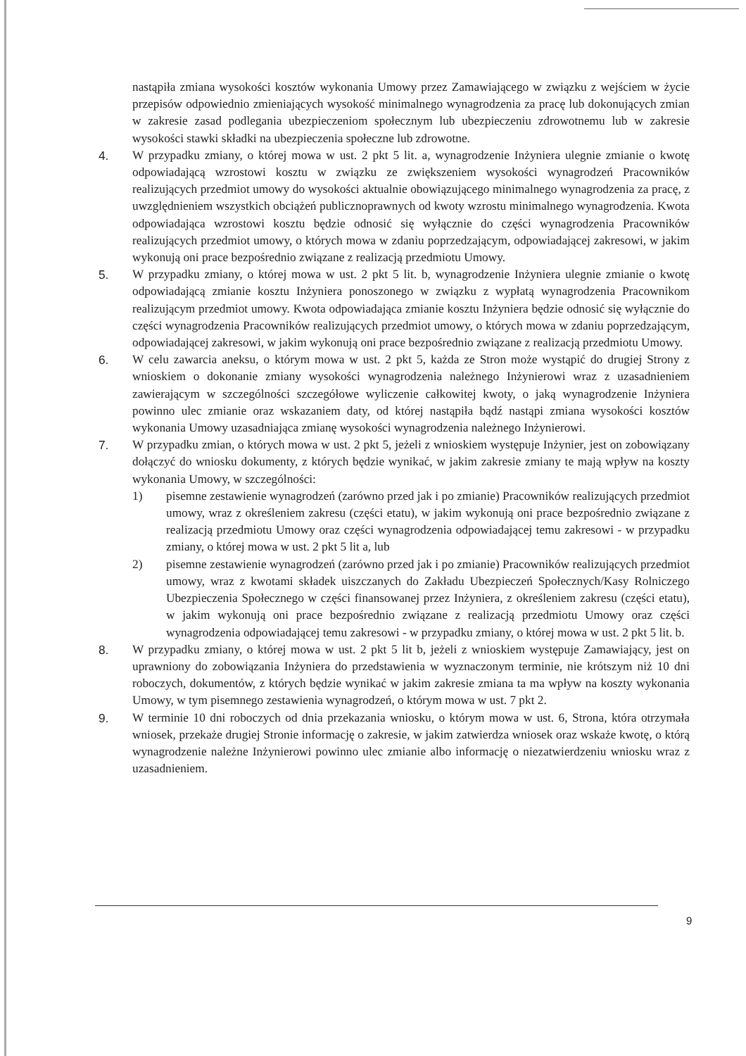nastąpiła zmiana wysokości kosztów wykonania Umowy przez Zamawiającego w związku z wejściem w życie przepisów odpowiednio zmieniających wysokość minimalnego wynagrodzenia za pracę lub dokonujących zmian w zakresie zasad podlegania ubezpieczeniom społecznym lub ubezpieczeniu zdrowotnemu lub w zakresie wysokości stawki składki na ubezpieczenia społeczne lub zdrowotne.
4. W przypadku zmiany, o której mowa w ust. 2 pkt 5 lit. a, wynagrodzenie Inżyniera ulegnie zmianie o kwotę odpowiadającą wzrostowi kosztu w związku ze zwiększeniem wysokości wynagrodzeń Pracowników realizujących przedmiot umowy do wysokości aktualnie obowiązującego minimalnego wynagrodzenia za pracę, z uwzględnieniem wszystkich obciążeń publicznoprawnych od kwoty wzrostu minimalnego wynagrodzenia. Kwota odpowiadająca wzrostowi kosztu będzie odnosić się wyłącznie do części wynagrodzenia Pracowników realizujących przedmiot umowy, o których mowa w zdaniu poprzedzającym, odpowiadającej zakresowi, w jakim wykonują oni prace bezpośrednio związane z realizacją przedmiotu Umowy.
5. W przypadku zmiany, o której mowa w ust. 2 pkt 5 lit. b, wynagrodzenie Inżyniera ulegnie zmianie o kwotę odpowiadającą zmianie kosztu Inżyniera ponoszonego w związku z wypłatą wynagrodzenia Pracownikom realizującym przedmiot umowy. Kwota odpowiadająca zmianie kosztu Inżyniera będzie odnosić się wyłącznie do części wynagrodzenia Pracowników realizujących przedmiot umowy, o których mowa w zdaniu poprzedzającym, odpowiadającej zakresowi, w jakim wykonują oni prace bezpośrednio związane z realizacją przedmiotu Umowy.
6. W celu zawarcia aneksu, o którym mowa w ust. 2 pkt 5, każda ze Stron może wystąpić do drugiej Strony z wnioskiem o dokonanie zmiany wysokości wynagrodzenia należnego Inżynierowi wraz z uzasadnieniem zawierającym w szczególności szczegółowe wyliczenie całkowitej kwoty, o jaką wynagrodzenie Inżyniera powinno ulec zmianie oraz wskazaniem daty, od której nastąpiła bądź nastąpi zmiana wysokości kosztów wykonania Umowy uzasadniająca zmianę wysokości wynagrodzenia należnego Inżynierowi.
7. W przypadku zmian, o których mowa w ust. 2 pkt 5, jeżeli z wnioskiem występuje Inżynier, jest on zobowiązany dołączyć do wniosku dokumenty, z których będzie wynikać, w jakim zakresie zmiany te mają wpływ na koszty wykonania Umowy, w szczególności:
1) pisemne zestawienie wynagrodzeń (zarówno przed jak i po zmianie) Pracowników realizujących przedmiot umowy, wraz z określeniem zakresu (części etatu), w jakim wykonują oni prace bezpośrednio związane z realizacją przedmiotu Umowy oraz części wynagrodzenia odpowiadającej temu zakresowi - w przypadku zmiany, o której mowa w ust. 2 pkt 5 lit a, lub
2) pisemne zestawienie wynagrodzeń (zarówno przed jak i po zmianie) Pracowników realizujących przedmiot umowy, wraz z kwotami składek uiszczanych do Zakładu Ubezpieczeń Społecznych/Kasy Rolniczego Ubezpieczenia Społecznego w części finansowanej przez Inżyniera, z określeniem zakresu (części etatu), w jakim wykonują oni prace bezpośrednio związane z realizacją przedmiotu Umowy oraz części wynagrodzenia odpowiadającej temu zakresowi - w przypadku zmiany, o której mowa w ust. 2 pkt 5 lit. b.
8. W przypadku zmiany, o której mowa w ust. 2 pkt 5 lit b, jeżeli z wnioskiem występuje Zamawiający, jest on uprawniony do zobowiązania Inżyniera do przedstawienia w wyznaczonym terminie, nie krótszym niż 10 dni roboczych, dokumentów, z których będzie wynikać w jakim zakresie zmiana ta ma wpływ na koszty wykonania Umowy, w tym pisemnego zestawienia wynagrodzeń, o którym mowa w ust. 7 pkt 2.
9. W terminie 10 dni roboczych od dnia przekazania wniosku, o którym mowa w ust. 6, Strona, która otrzymała wniosek, przekaże drugiej Stronie informację o zakresie, w jakim zatwierdza wniosek oraz wskaże kwotę, o którą wynagrodzenie należne Inżynierowi powinno ulec zmianie albo informację o niezatwierdzeniu wniosku wraz z uzasadnieniem.
9